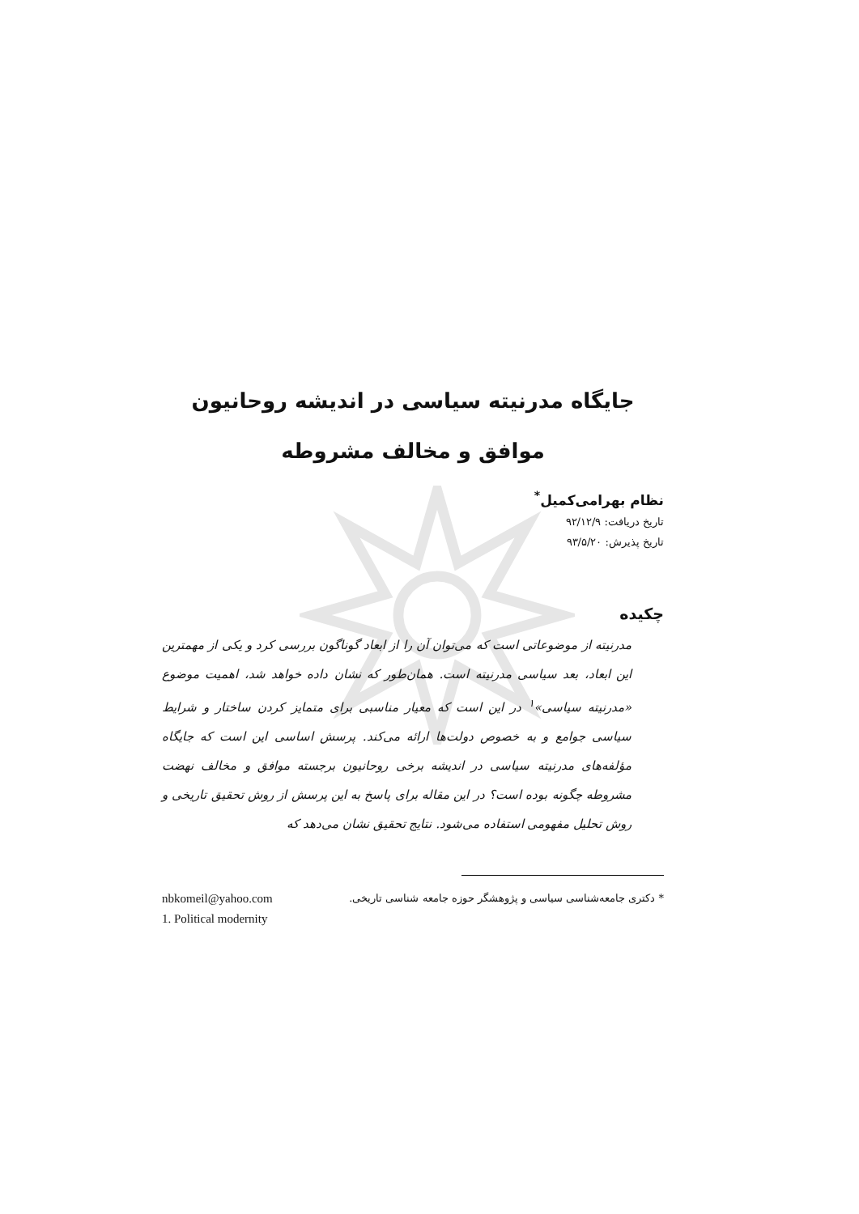جایگاه مدرنیته سیاسی در اندیشه روحانیون
موافق و مخالف مشروطه
نظام بهرامی‌کمیل<sup>*</sup>
تاریخ دریافت: ۹۲/۱۲/۹
تاریخ پذیرش: ۹۳/۵/۲۰
چکیده
مدرنیته از موضوعاتی است که می‌توان آن را از ابعاد گوناگون بررسی کرد و یکی از مهمترین این ابعاد، بعد سیاسی مدرنیته است. همان‌طور که نشان داده خواهد شد، اهمیت موضوع «مدرنیته سیاسی»<sup>۱</sup> در این است که معیار مناسبی برای متمایز کردن ساختار و شرایط سیاسی جوامع و به خصوص دولت‌ها ارائه می‌کند. پرسش اساسی این است که جایگاه مؤلفه‌های مدرنیته سیاسی در اندیشه برخی روحانیون برجسته موافق و مخالف نهضت مشروطه چگونه بوده است؟ در این مقاله برای پاسخ به این پرسش از روش تحقیق تاریخی و روش تحلیل مفهومی استفاده می‌شود. نتایج تحقیق نشان می‌دهد که
* دکتری جامعه‌شناسی سیاسی و پژوهشگر حوزه جامعه شناسی تاریخی. nbkomeil@yahoo.com
1. Political modernity